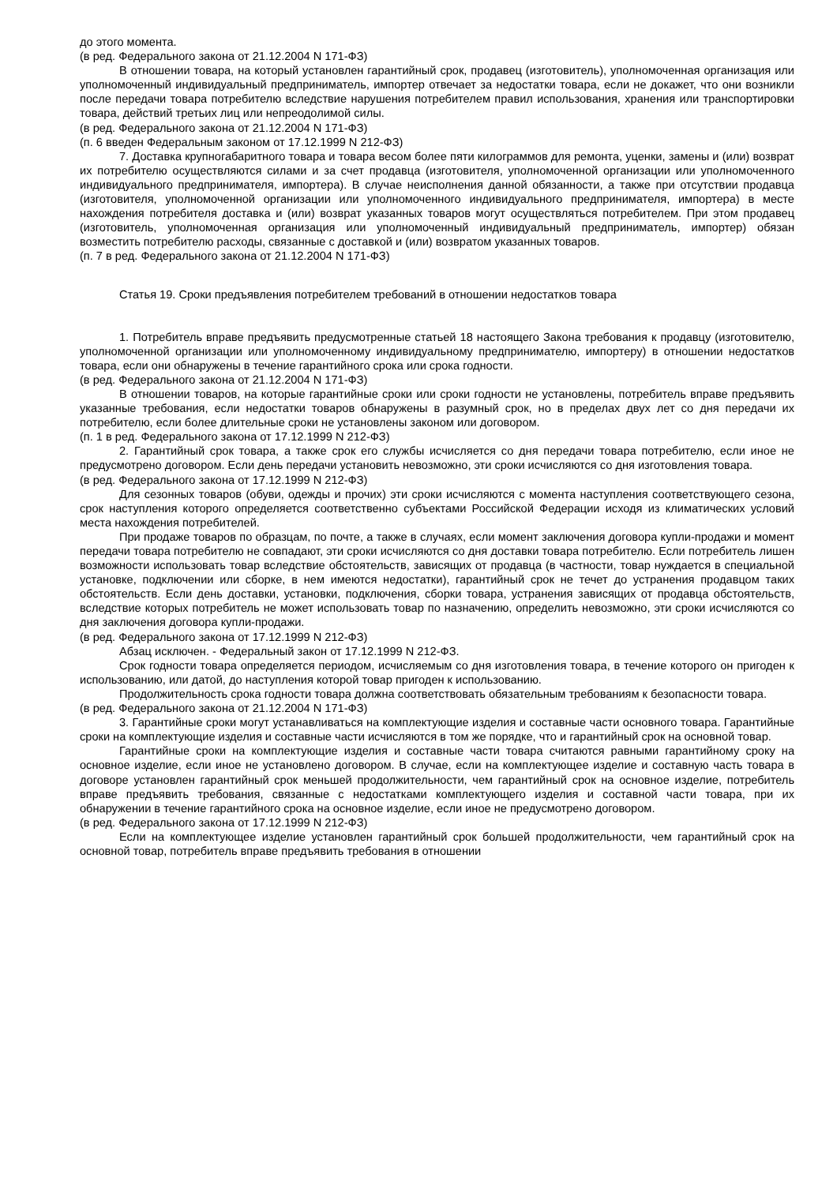до этого момента.
(в ред. Федерального закона от 21.12.2004 N 171-ФЗ)
В отношении товара, на который установлен гарантийный срок, продавец (изготовитель), уполномоченная организация или уполномоченный индивидуальный предприниматель, импортер отвечает за недостатки товара, если не докажет, что они возникли после передачи товара потребителю вследствие нарушения потребителем правил использования, хранения или транспортировки товара, действий третьих лиц или непреодолимой силы.
(в ред. Федерального закона от 21.12.2004 N 171-ФЗ)
(п. 6 введен Федеральным законом от 17.12.1999 N 212-ФЗ)
7. Доставка крупногабаритного товара и товара весом более пяти килограммов для ремонта, уценки, замены и (или) возврат их потребителю осуществляются силами и за счет продавца (изготовителя, уполномоченной организации или уполномоченного индивидуального предпринимателя, импортера). В случае неисполнения данной обязанности, а также при отсутствии продавца (изготовителя, уполномоченной организации или уполномоченного индивидуального предпринимателя, импортера) в месте нахождения потребителя доставка и (или) возврат указанных товаров могут осуществляться потребителем. При этом продавец (изготовитель, уполномоченная организация или уполномоченный индивидуальный предприниматель, импортер) обязан возместить потребителю расходы, связанные с доставкой и (или) возвратом указанных товаров.
(п. 7 в ред. Федерального закона от 21.12.2004 N 171-ФЗ)
Статья 19. Сроки предъявления потребителем требований в отношении недостатков товара
1. Потребитель вправе предъявить предусмотренные статьей 18 настоящего Закона требования к продавцу (изготовителю, уполномоченной организации или уполномоченному индивидуальному предпринимателю, импортеру) в отношении недостатков товара, если они обнаружены в течение гарантийного срока или срока годности.
(в ред. Федерального закона от 21.12.2004 N 171-ФЗ)
В отношении товаров, на которые гарантийные сроки или сроки годности не установлены, потребитель вправе предъявить указанные требования, если недостатки товаров обнаружены в разумный срок, но в пределах двух лет со дня передачи их потребителю, если более длительные сроки не установлены законом или договором.
(п. 1 в ред. Федерального закона от 17.12.1999 N 212-ФЗ)
2. Гарантийный срок товара, а также срок его службы исчисляется со дня передачи товара потребителю, если иное не предусмотрено договором. Если день передачи установить невозможно, эти сроки исчисляются со дня изготовления товара.
(в ред. Федерального закона от 17.12.1999 N 212-ФЗ)
Для сезонных товаров (обуви, одежды и прочих) эти сроки исчисляются с момента наступления соответствующего сезона, срок наступления которого определяется соответственно субъектами Российской Федерации исходя из климатических условий места нахождения потребителей.
При продаже товаров по образцам, по почте, а также в случаях, если момент заключения договора купли-продажи и момент передачи товара потребителю не совпадают, эти сроки исчисляются со дня доставки товара потребителю. Если потребитель лишен возможности использовать товар вследствие обстоятельств, зависящих от продавца (в частности, товар нуждается в специальной установке, подключении или сборке, в нем имеются недостатки), гарантийный срок не течет до устранения продавцом таких обстоятельств. Если день доставки, установки, подключения, сборки товара, устранения зависящих от продавца обстоятельств, вследствие которых потребитель не может использовать товар по назначению, определить невозможно, эти сроки исчисляются со дня заключения договора купли-продажи.
(в ред. Федерального закона от 17.12.1999 N 212-ФЗ)
Абзац исключен. - Федеральный закон от 17.12.1999 N 212-ФЗ.
Срок годности товара определяется периодом, исчисляемым со дня изготовления товара, в течение которого он пригоден к использованию, или датой, до наступления которой товар пригоден к использованию.
Продолжительность срока годности товара должна соответствовать обязательным требованиям к безопасности товара.
(в ред. Федерального закона от 21.12.2004 N 171-ФЗ)
3. Гарантийные сроки могут устанавливаться на комплектующие изделия и составные части основного товара. Гарантийные сроки на комплектующие изделия и составные части исчисляются в том же порядке, что и гарантийный срок на основной товар.
Гарантийные сроки на комплектующие изделия и составные части товара считаются равными гарантийному сроку на основное изделие, если иное не установлено договором. В случае, если на комплектующее изделие и составную часть товара в договоре установлен гарантийный срок меньшей продолжительности, чем гарантийный срок на основное изделие, потребитель вправе предъявить требования, связанные с недостатками комплектующего изделия и составной части товара, при их обнаружении в течение гарантийного срока на основное изделие, если иное не предусмотрено договором.
(в ред. Федерального закона от 17.12.1999 N 212-ФЗ)
Если на комплектующее изделие установлен гарантийный срок большей продолжительности, чем гарантийный срок на основной товар, потребитель вправе предъявить требования в отношении